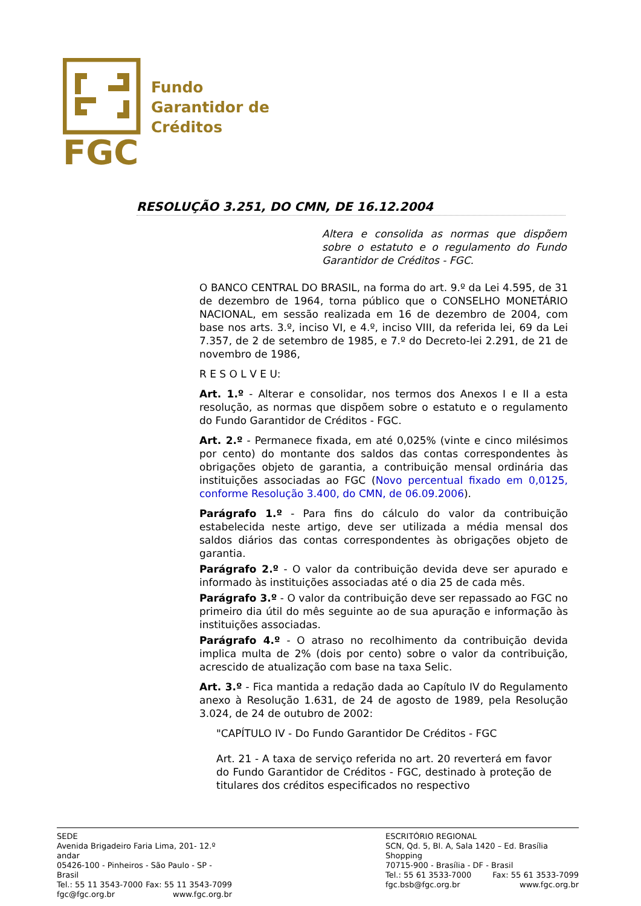FGC
Fundo
Garantidor de
Créditos
RESOLUÇÃO 3.251, DO CMN, DE 16.12.2004
Altera e consolida as normas que dispõem sobre o estatuto e o regulamento do Fundo Garantidor de Créditos - FGC.
O BANCO CENTRAL DO BRASIL, na forma do art. 9.º da Lei 4.595, de 31 de dezembro de 1964, torna público que o CONSELHO MONETÁRIO NACIONAL, em sessão realizada em 16 de dezembro de 2004, com base nos arts. 3.º, inciso VI, e 4.º, inciso VIII, da referida lei, 69 da Lei 7.357, de 2 de setembro de 1985, e 7.º do Decreto-lei 2.291, de 21 de novembro de 1986,
R E S O L V E U:
Art. 1.º - Alterar e consolidar, nos termos dos Anexos I e II a esta resolução, as normas que dispõem sobre o estatuto e o regulamento do Fundo Garantidor de Créditos - FGC.
Art. 2.º - Permanece fixada, em até 0,025% (vinte e cinco milésimos por cento) do montante dos saldos das contas correspondentes às obrigações objeto de garantia, a contribuição mensal ordinária das instituições associadas ao FGC (Novo percentual fixado em 0,0125, conforme Resolução 3.400, do CMN, de 06.09.2006).
Parágrafo 1.º - Para fins do cálculo do valor da contribuição estabelecida neste artigo, deve ser utilizada a média mensal dos saldos diários das contas correspondentes às obrigações objeto de garantia.
Parágrafo 2.º - O valor da contribuição devida deve ser apurado e informado às instituições associadas até o dia 25 de cada mês.
Parágrafo 3.º - O valor da contribuição deve ser repassado ao FGC no primeiro dia útil do mês seguinte ao de sua apuração e informação às instituições associadas.
Parágrafo 4.º - O atraso no recolhimento da contribuição devida implica multa de 2% (dois por cento) sobre o valor da contribuição, acrescido de atualização com base na taxa Selic.
Art. 3.º - Fica mantida a redação dada ao Capítulo IV do Regulamento anexo à Resolução 1.631, de 24 de agosto de 1989, pela Resolução 3.024, de 24 de outubro de 2002:
"CAPÍTULO IV - Do Fundo Garantidor De Créditos - FGC
Art. 21 - A taxa de serviço referida no art. 20 reverterá em favor do Fundo Garantidor de Créditos - FGC, destinado à proteção de titulares dos créditos especificados no respectivo
SEDE
Avenida Brigadeiro Faria Lima, 201- 12.º andar
05426-100 - Pinheiros - São Paulo - SP - Brasil
Tel.: 55 11 3543-7000 Fax: 55 11 3543-7099
fgc@fgc.org.br www.fgc.org.br
ESCRITÓRIO REGIONAL
SCN, Qd. 5, Bl. A, Sala 1420 – Ed. Brasília Shopping
70715-900 - Brasília - DF - Brasil
Tel.: 55 61 3533-7000 Fax: 55 61 3533-7099
fgc.bsb@fgc.org.br www.fgc.org.br